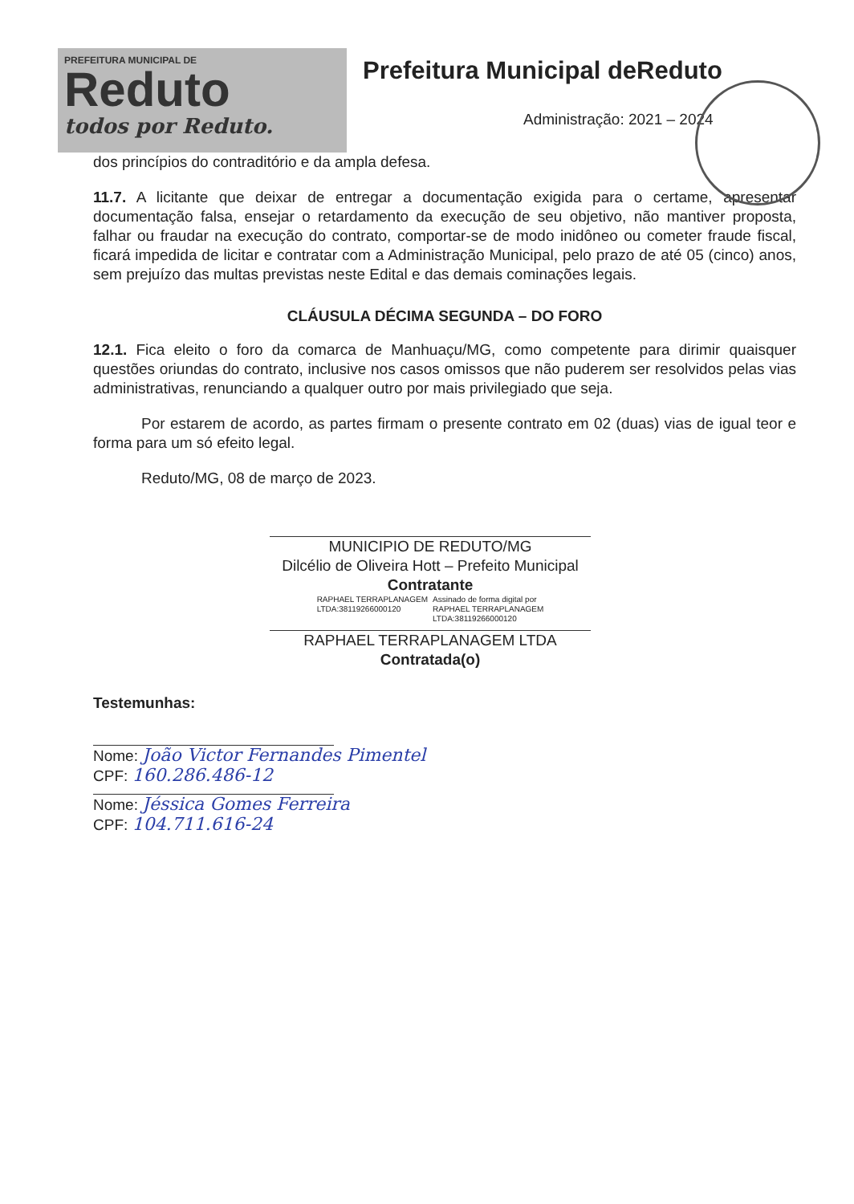PREFEITURA MUNICIPAL DE
Reduto
todos por Reduto.
Prefeitura Municipal deReduto
Administração: 2021 – 2024
dos princípios do contraditório e da ampla defesa.
11.7. A licitante que deixar de entregar a documentação exigida para o certame, apresentar documentação falsa, ensejar o retardamento da execução de seu objetivo, não mantiver proposta, falhar ou fraudar na execução do contrato, comportar-se de modo inidôneo ou cometer fraude fiscal, ficará impedida de licitar e contratar com a Administração Municipal, pelo prazo de até 05 (cinco) anos, sem prejuízo das multas previstas neste Edital e das demais cominações legais.
CLÁUSULA DÉCIMA SEGUNDA – DO FORO
12.1. Fica eleito o foro da comarca de Manhuaçu/MG, como competente para dirimir quaisquer questões oriundas do contrato, inclusive nos casos omissos que não puderem ser resolvidos pelas vias administrativas, renunciando a qualquer outro por mais privilegiado que seja.
Por estarem de acordo, as partes firmam o presente contrato em 02 (duas) vias de igual teor e forma para um só efeito legal.
Reduto/MG, 08 de março de 2023.
MUNICIPIO DE REDUTO/MG
Dilcélio de Oliveira Hott – Prefeito Municipal
Contratante
RAPHAEL TERRAPLANAGEM
LTDA:38119266000120
Assinado de forma digital por
RAPHAEL TERRAPLANAGEM
LTDA:38119266000120
RAPHAEL TERRAPLANAGEM LTDA
Contratada(o)
Testemunhas:
Nome: João Victor Fernandes Pimentel
CPF: 160.286.486-12
Nome: Jéssica Gomes Ferreira
CPF: 104.711.616-24